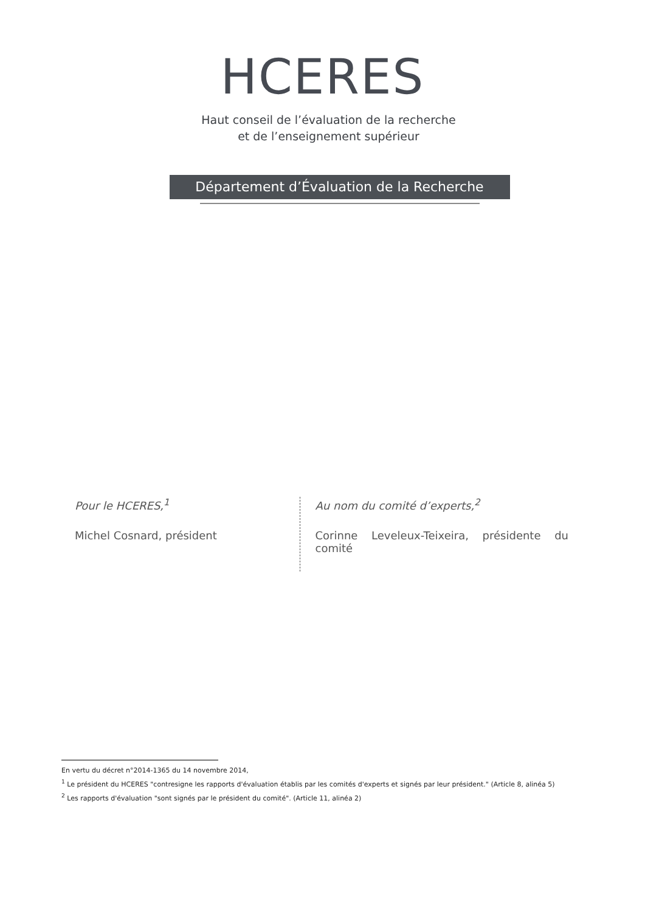HCERES
Haut conseil de l’évaluation de la recherche
et de l’enseignement supérieur
Département d’Évaluation de la Recherche
Pour le HCERES,<sup>1</sup>
Michel Cosnard, président
Au nom du comité d’experts,<sup>2</sup>
Corinne Leveleux-Teixeira, présidente du comité
En vertu du décret n°2014-1365 du 14 novembre 2014,
<sup>1</sup> Le président du HCERES "contresigne les rapports d'évaluation établis par les comités d'experts et signés par leur président." (Article 8, alinéa 5)
<sup>2</sup> Les rapports d'évaluation "sont signés par le président du comité". (Article 11, alinéa 2)